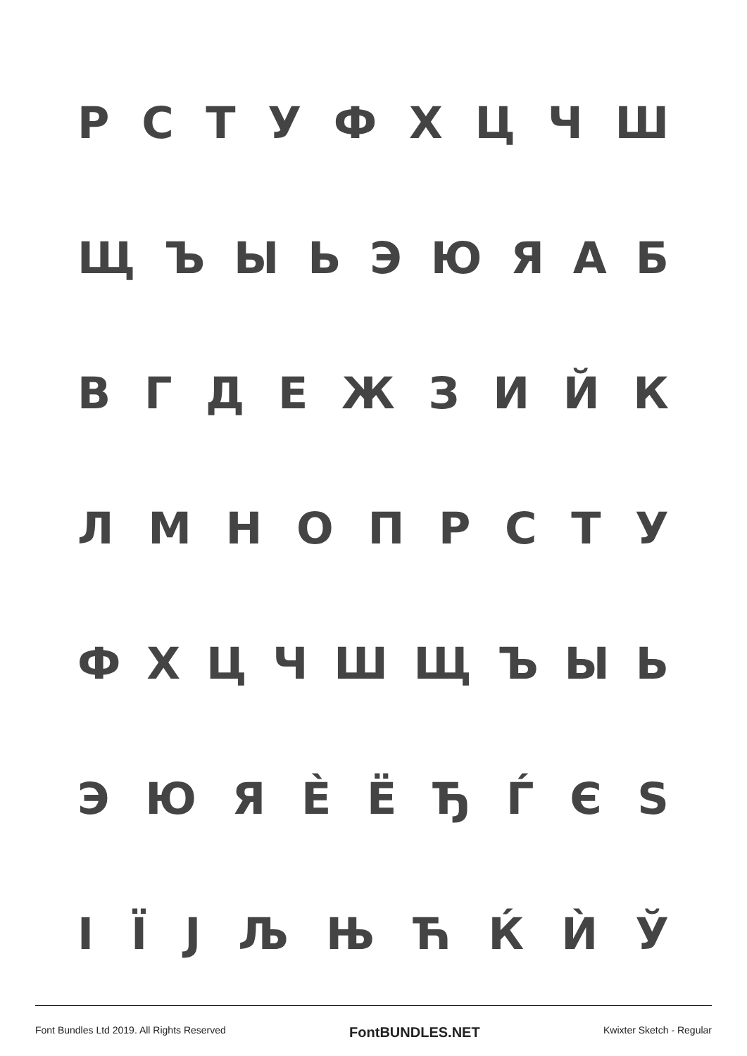Р С Т У Ф Х Ц Ч Ш
Щ Ъ Ы Ь Э Ю Я А Б
В Г Д Е Ж З И Й К
Л М Н О П Р С Т У
Ф Х Ц Ч Ш Щ Ъ Ы Ь
Э Ю Я Ѐ Ё Ђ Ѓ Є Ѕ
І Ї Ј Љ Њ Ћ Ќ Ѝ Ў
Font Bundles Ltd 2019. All Rights Reserved FontBUNDLES.NET Kwixter Sketch - Regular